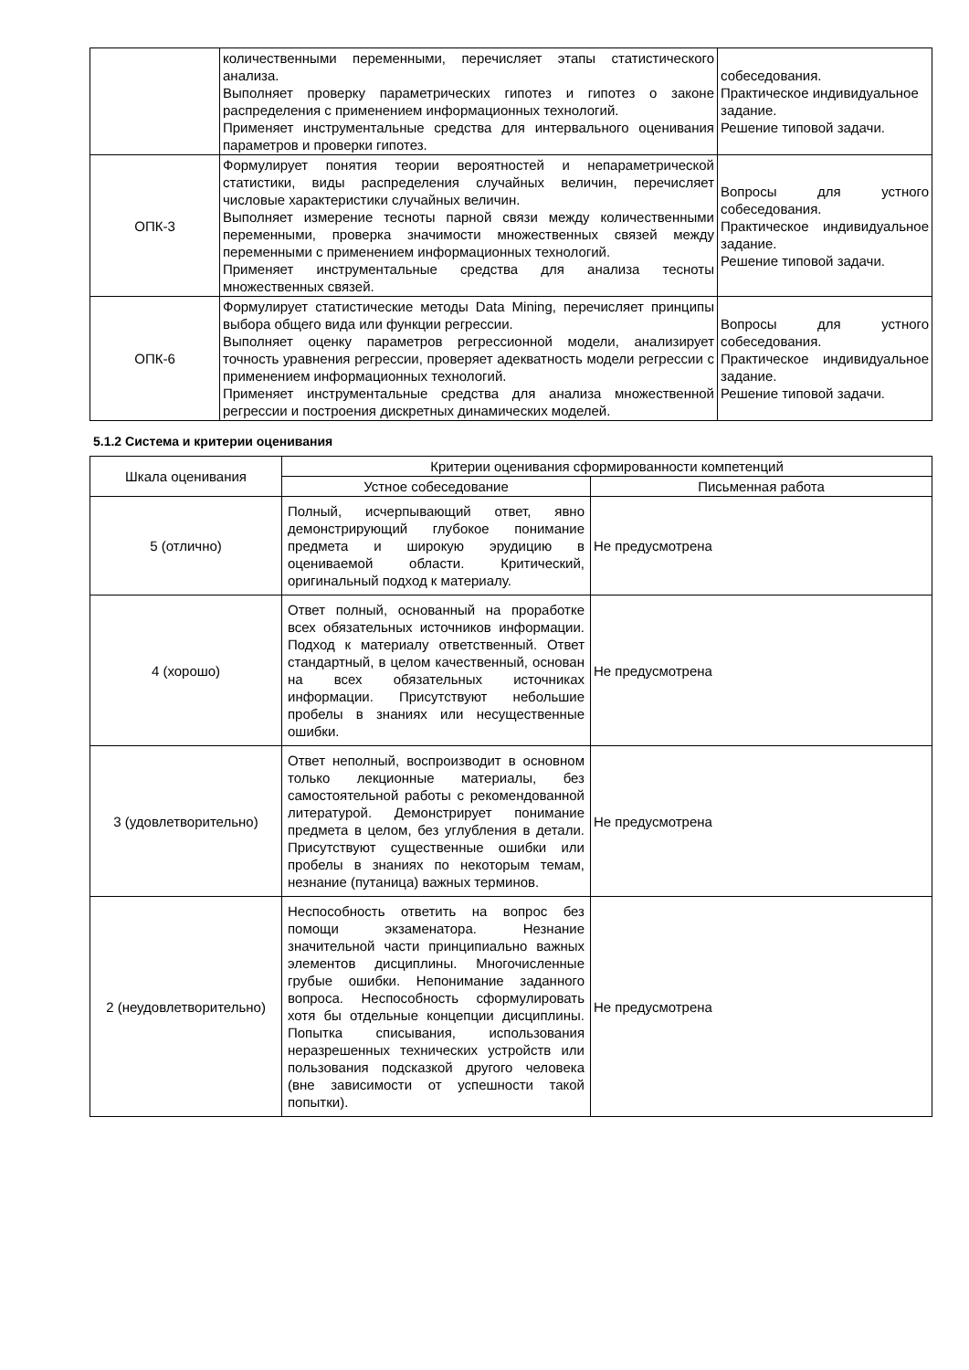| | количественными переменными, перечисляет этапы статистического анализа. Выполняет проверку параметрических гипотез и гипотез о законе распределения с применением информационных технологий. Применяет инструментальные средства для интервального оценивания параметров и проверки гипотез. | собеседования. Практическое индивидуальное задание. Решение типовой задачи. |
| ОПК-3 | Формулирует понятия теории вероятностей и непараметрической статистики, виды распределения случайных величин, перечисляет числовые характеристики случайных величин. Выполняет измерение тесноты парной связи между количественными переменными, проверка значимости множественных связей между переменными с применением информационных технологий. Применяет инструментальные средства для анализа тесноты множественных связей. | Вопросы для устного собеседования. Практическое индивидуальное задание. Решение типовой задачи. |
| ОПК-6 | Формулирует статистические методы Data Mining, перечисляет принципы выбора общего вида или функции регрессии. Выполняет оценку параметров регрессионной модели, анализирует точность уравнения регрессии, проверяет адекватность модели регрессии с применением информационных технологий. Применяет инструментальные средства для анализа множественной регрессии и построения дискретных динамических моделей. | Вопросы для устного собеседования. Практическое индивидуальное задание. Решение типовой задачи. |
5.1.2 Система и критерии оценивания
| Шкала оценивания | Критерии оценивания сформированности компетенций | |
| --- | --- | --- |
| | Устное собеседование | Письменная работа |
| 5 (отлично) | Полный, исчерпывающий ответ, явно демонстрирующий глубокое понимание предмета и широкую эрудицию в оцениваемой области. Критический, оригинальный подход к материалу. | Не предусмотрена |
| 4 (хорошо) | Ответ полный, основанный на проработке всех обязательных источников информации. Подход к материалу ответственный. Ответ стандартный, в целом качественный, основан на всех обязательных источниках информации. Присутствуют небольшие пробелы в знаниях или несущественные ошибки. | Не предусмотрена |
| 3 (удовлетворительно) | Ответ неполный, воспроизводит в основном только лекционные материалы, без самостоятельной работы с рекомендованной литературой. Демонстрирует понимание предмета в целом, без углубления в детали. Присутствуют существенные ошибки или пробелы в знаниях по некоторым темам, незнание (путаница) важных терминов. | Не предусмотрена |
| 2 (неудовлетворительно) | Неспособность ответить на вопрос без помощи экзаменатора. Незнание значительной части принципиально важных элементов дисциплины. Многочисленные грубые ошибки. Непонимание заданного вопроса. Неспособность сформулировать хотя бы отдельные концепции дисциплины. Попытка списывания, использования неразрешенных технических устройств или пользования подсказкой другого человека (вне зависимости от успешности такой попытки). | Не предусмотрена |